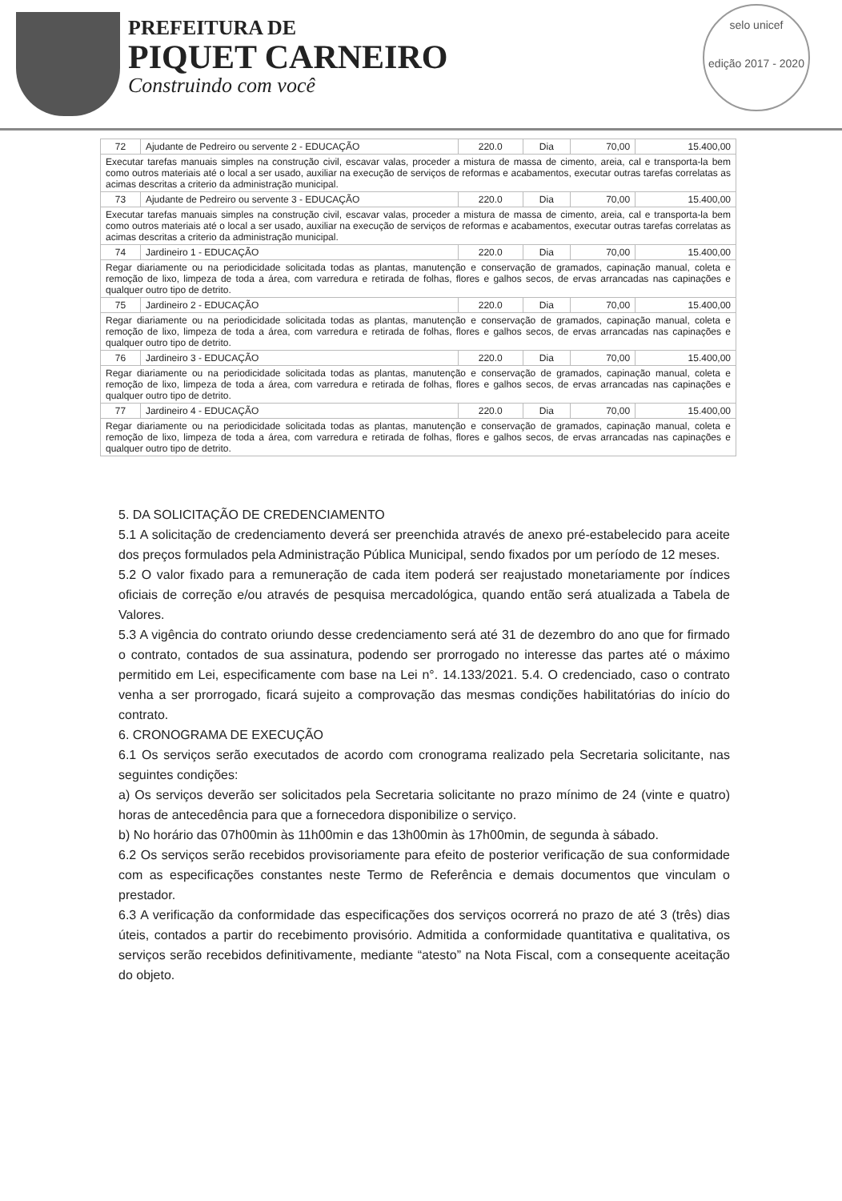PREFEITURA DE
PIQUET CARNEIRO
Construindo com você
selo unicef
edição 2017 - 2020
| 72 | Ajudante de Pedreiro ou servente 2 - EDUCAÇÃO | 220.0 | Dia | 70,00 | 15.400,00 |
| Executar tarefas manuais simples na construção civil, escavar valas, proceder a mistura de massa de cimento, areia, cal e transporta-la bem como outros materiais até o local a ser usado, auxiliar na execução de serviços de reformas e acabamentos, executar outras tarefas correlatas as acimas descritas a criterio da administração municipal. | | | | | |
| 73 | Ajudante de Pedreiro ou servente 3 - EDUCAÇÃO | 220.0 | Dia | 70,00 | 15.400,00 |
| Executar tarefas manuais simples na construção civil, escavar valas, proceder a mistura de massa de cimento, areia, cal e transporta-la bem como outros materiais até o local a ser usado, auxiliar na execução de serviços de reformas e acabamentos, executar outras tarefas correlatas as acimas descritas a criterio da administração municipal. | | | | | |
| 74 | Jardineiro 1 - EDUCAÇÃO | 220.0 | Dia | 70,00 | 15.400,00 |
| Regar diariamente ou na periodicidade solicitada todas as plantas, manutenção e conservação de gramados, capinação manual, coleta e remoção de lixo, limpeza de toda a área, com varredura e retirada de folhas, flores e galhos secos, de ervas arrancadas nas capinações e qualquer outro tipo de detrito. | | | | | |
| 75 | Jardineiro 2 - EDUCAÇÃO | 220.0 | Dia | 70,00 | 15.400,00 |
| Regar diariamente ou na periodicidade solicitada todas as plantas, manutenção e conservação de gramados, capinação manual, coleta e remoção de lixo, limpeza de toda a área, com varredura e retirada de folhas, flores e galhos secos, de ervas arrancadas nas capinações e qualquer outro tipo de detrito. | | | | | |
| 76 | Jardineiro 3 - EDUCAÇÃO | 220.0 | Dia | 70,00 | 15.400,00 |
| Regar diariamente ou na periodicidade solicitada todas as plantas, manutenção e conservação de gramados, capinação manual, coleta e remoção de lixo, limpeza de toda a área, com varredura e retirada de folhas, flores e galhos secos, de ervas arrancadas nas capinações e qualquer outro tipo de detrito. | | | | | |
| 77 | Jardineiro 4 - EDUCAÇÃO | 220.0 | Dia | 70,00 | 15.400,00 |
| Regar diariamente ou na periodicidade solicitada todas as plantas, manutenção e conservação de gramados, capinação manual, coleta e remoção de lixo, limpeza de toda a área, com varredura e retirada de folhas, flores e galhos secos, de ervas arrancadas nas capinações e qualquer outro tipo de detrito. | | | | | |
5. DA SOLICITAÇÃO DE CREDENCIAMENTO
5.1 A solicitação de credenciamento deverá ser preenchida através de anexo pré-estabelecido para aceite dos preços formulados pela Administração Pública Municipal, sendo fixados por um período de 12 meses.
5.2 O valor fixado para a remuneração de cada item poderá ser reajustado monetariamente por índices oficiais de correção e/ou através de pesquisa mercadológica, quando então será atualizada a Tabela de Valores.
5.3 A vigência do contrato oriundo desse credenciamento será até 31 de dezembro do ano que for firmado o contrato, contados de sua assinatura, podendo ser prorrogado no interesse das partes até o máximo permitido em Lei, especificamente com base na Lei n°. 14.133/2021. 5.4. O credenciado, caso o contrato venha a ser prorrogado, ficará sujeito a comprovação das mesmas condições habilitatórias do início do contrato.
6. CRONOGRAMA DE EXECUÇÃO
6.1 Os serviços serão executados de acordo com cronograma realizado pela Secretaria solicitante, nas seguintes condições:
a) Os serviços deverão ser solicitados pela Secretaria solicitante no prazo mínimo de 24 (vinte e quatro) horas de antecedência para que a fornecedora disponibilize o serviço.
b) No horário das 07h00min às 11h00min e das 13h00min às 17h00min, de segunda à sábado.
6.2 Os serviços serão recebidos provisoriamente para efeito de posterior verificação de sua conformidade com as especificações constantes neste Termo de Referência e demais documentos que vinculam o prestador.
6.3 A verificação da conformidade das especificações dos serviços ocorrerá no prazo de até 3 (três) dias úteis, contados a partir do recebimento provisório. Admitida a conformidade quantitativa e qualitativa, os serviços serão recebidos definitivamente, mediante “atesto” na Nota Fiscal, com a consequente aceitação do objeto.